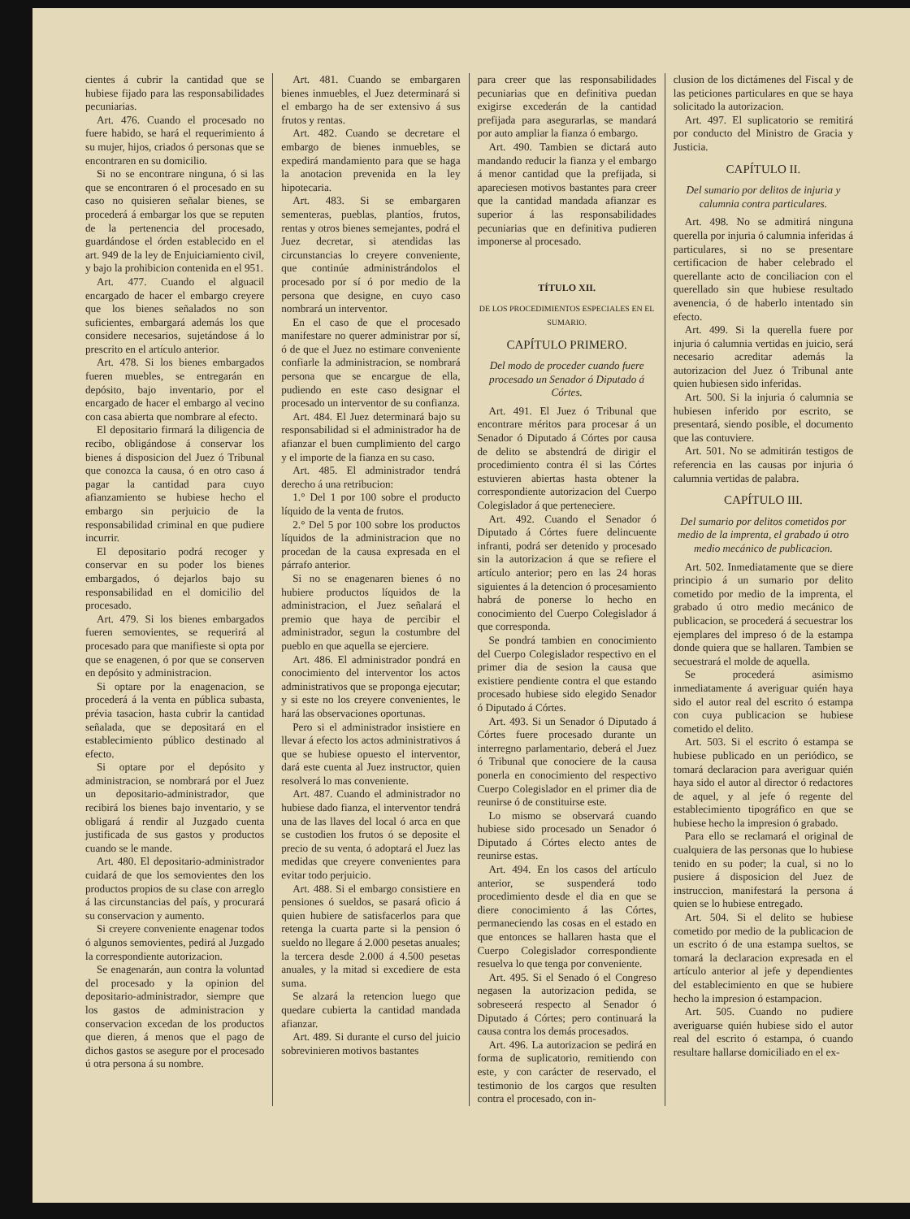cientes á cubrir la cantidad que se hubiese fijado para las responsabilidades pecuniarias.
Art. 476. Cuando el procesado no fuere habido, se hará el requerimiento á su mujer, hijos, criados ó personas que se encontraren en su domicilio.
Si no se encontrare ninguna, ó si las que se encontraren ó el procesado en su caso no quisieren señalar bienes, se procederá á embargar los que se reputen de la pertenencia del procesado, guardándose el órden establecido en el art. 949 de la ley de Enjuiciamiento civil, y bajo la prohibicion contenida en el 951.
Art. 477. Cuando el alguacil encargado de hacer el embargo creyere que los bienes señalados no son suficientes, embargará además los que considere necesarios, sujetándose á lo prescrito en el artículo anterior.
Art. 478. Si los bienes embargados fueren muebles, se entregarán en depósito, bajo inventario, por el encargado de hacer el embargo al vecino con casa abierta que nombrare al efecto.
El depositario firmará la diligencia de recibo, obligándose á conservar los bienes á disposicion del Juez ó Tribunal que conozca la causa, ó en otro caso á pagar la cantidad para cuyo afianzamiento se hubiese hecho el embargo sin perjuicio de la responsabilidad criminal en que pudiere incurrir.
El depositario podrá recoger y conservar en su poder los bienes embargados, ó dejarlos bajo su responsabilidad en el domicilio del procesado.
Art. 479. Si los bienes embargados fueren semovientes, se requerirá al procesado para que manifieste si opta por que se enagenen, ó por que se conserven en depósito y administracion.
Si optare por la enagenacion, se procederá á la venta en pública subasta, prévia tasacion, hasta cubrir la cantidad señalada, que se depositará en el establecimiento público destinado al efecto.
Si optare por el depósito y administracion, se nombrará por el Juez un depositario-administrador, que recibirá los bienes bajo inventario, y se obligará á rendir al Juzgado cuenta justificada de sus gastos y productos cuando se le mande.
Art. 480. El depositario-administrador cuidará de que los semovientes den los productos propios de su clase con arreglo á las circunstancias del país, y procurará su conservacion y aumento.
Si creyere conveniente enagenar todos ó algunos semovientes, pedirá al Juzgado la correspondiente autorizacion.
Se enagenarán, aun contra la voluntad del procesado y la opinion del depositario-administrador, siempre que los gastos de administracion y conservacion excedan de los productos que dieren, á menos que el pago de dichos gastos se asegure por el procesado ú otra persona á su nombre.
Art. 481. Cuando se embargaren bienes inmuebles, el Juez determinará si el embargo ha de ser extensivo á sus frutos y rentas.
Art. 482. Cuando se decretare el embargo de bienes inmuebles, se expedirá mandamiento para que se haga la anotacion prevenida en la ley hipotecaria.
Art. 483. Si se embargaren sementeras, pueblas, plantíos, frutos, rentas y otros bienes semejantes, podrá el Juez decretar, si atendidas las circunstancias lo creyere conveniente, que continúe administrándolos el procesado por sí ó por medio de la persona que designe, en cuyo caso nombrará un interventor.
En el caso de que el procesado manifestare no querer administrar por sí, ó de que el Juez no estimare conveniente confiarle la administracion, se nombrará persona que se encargue de ella, pudiendo en este caso designar el procesado un interventor de su confianza.
Art. 484. El Juez determinará bajo su responsabilidad si el administrador ha de afianzar el buen cumplimiento del cargo y el importe de la fianza en su caso.
Art. 485. El administrador tendrá derecho á una retribucion:
1.° Del 1 por 100 sobre el producto líquido de la venta de frutos.
2.° Del 5 por 100 sobre los productos líquidos de la administracion que no procedan de la causa expresada en el párrafo anterior.
Si no se enagenaren bienes ó no hubiere productos líquidos de la administracion, el Juez señalará el premio que haya de percibir el administrador, segun la costumbre del pueblo en que aquella se ejerciere.
Art. 486. El administrador pondrá en conocimiento del interventor los actos administrativos que se proponga ejecutar; y si este no los creyere convenientes, le hará las observaciones oportunas.
Pero si el administrador insistiere en llevar á efecto los actos administrativos á que se hubiese opuesto el interventor, dará este cuenta al Juez instructor, quien resolverá lo mas conveniente.
Art. 487. Cuando el administrador no hubiese dado fianza, el interventor tendrá una de las llaves del local ó arca en que se custodien los frutos ó se deposite el precio de su venta, ó adoptará el Juez las medidas que creyere convenientes para evitar todo perjuicio.
Art. 488. Si el embargo consistiere en pensiones ó sueldos, se pasará oficio á quien hubiere de satisfacerlos para que retenga la cuarta parte si la pension ó sueldo no llegare á 2.000 pesetas anuales; la tercera desde 2.000 á 4.500 pesetas anuales, y la mitad si excediere de esta suma.
Se alzará la retencion luego que quedare cubierta la cantidad mandada afianzar.
Art. 489. Si durante el curso del juicio sobrevinieren motivos bastantes
para creer que las responsabilidades pecuniarias que en definitiva puedan exigirse excederán de la cantidad prefijada para asegurarlas, se mandará por auto ampliar la fianza ó embargo.
Art. 490. Tambien se dictará auto mandando reducir la fianza y el embargo á menor cantidad que la prefijada, si apareciesen motivos bastantes para creer que la cantidad mandada afianzar es superior á las responsabilidades pecuniarias que en definitiva pudieren imponerse al procesado.
TÍTULO XII.
DE LOS PROCEDIMIENTOS ESPECIALES EN EL SUMARIO.
CAPÍTULO PRIMERO.
Del modo de proceder cuando fuere procesado un Senador ó Diputado á Córtes.
Art. 491. El Juez ó Tribunal que encontrare méritos para procesar á un Senador ó Diputado á Córtes por causa de delito se abstendrá de dirigir el procedimiento contra él si las Córtes estuvieren abiertas hasta obtener la correspondiente autorizacion del Cuerpo Colegislador á que perteneciere.
Art. 492. Cuando el Senador ó Diputado á Córtes fuere delincuente infranti, podrá ser detenido y procesado sin la autorizacion á que se refiere el artículo anterior; pero en las 24 horas siguientes á la detencion ó procesamiento habrá de ponerse lo hecho en conocimiento del Cuerpo Colegislador á que corresponda.
Se pondrá tambien en conocimiento del Cuerpo Colegislador respectivo en el primer dia de sesion la causa que existiere pendiente contra el que estando procesado hubiese sido elegido Senador ó Diputado á Córtes.
Art. 493. Si un Senador ó Diputado á Córtes fuere procesado durante un interregno parlamentario, deberá el Juez ó Tribunal que conociere de la causa ponerla en conocimiento del respectivo Cuerpo Colegislador en el primer dia de reunirse ó de constituirse este.
Lo mismo se observará cuando hubiese sido procesado un Senador ó Diputado á Córtes electo antes de reunirse estas.
Art. 494. En los casos del artículo anterior, se suspenderá todo procedimiento desde el dia en que se diere conocimiento á las Córtes, permaneciendo las cosas en el estado en que entonces se hallaren hasta que el Cuerpo Colegislador correspondiente resuelva lo que tenga por conveniente.
Art. 495. Si el Senado ó el Congreso negasen la autorizacion pedida, se sobreseerá respecto al Senador ó Diputado á Córtes; pero continuará la causa contra los demás procesados.
Art. 496. La autorizacion se pedirá en forma de suplicatorio, remitiendo con este, y con carácter de reservado, el testimonio de los cargos que resulten contra el procesado, con in-
clusion de los dictámenes del Fiscal y de las peticiones particulares en que se haya solicitado la autorizacion.
Art. 497. El suplicatorio se remitirá por conducto del Ministro de Gracia y Justicia.
CAPÍTULO II.
Del sumario por delitos de injuria y calumnia contra particulares.
Art. 498. No se admitirá ninguna querella por injuria ó calumnia inferidas á particulares, si no se presentare certificacion de haber celebrado el querellante acto de conciliacion con el querellado sin que hubiese resultado avenencia, ó de haberlo intentado sin efecto.
Art. 499. Si la querella fuere por injuria ó calumnia vertidas en juicio, será necesario acreditar además la autorizacion del Juez ó Tribunal ante quien hubiesen sido inferidas.
Art. 500. Si la injuria ó calumnia se hubiesen inferido por escrito, se presentará, siendo posible, el documento que las contuviere.
Art. 501. No se admitirán testigos de referencia en las causas por injuria ó calumnia vertidas de palabra.
CAPÍTULO III.
Del sumario por delitos cometidos por medio de la imprenta, el grabado ú otro medio mecánico de publicacion.
Art. 502. Inmediatamente que se diere principio á un sumario por delito cometido por medio de la imprenta, el grabado ú otro medio mecánico de publicacion, se procederá á secuestrar los ejemplares del impreso ó de la estampa donde quiera que se hallaren. Tambien se secuestrará el molde de aquella.
Se procederá asimismo inmediatamente á averiguar quién haya sido el autor real del escrito ó estampa con cuya publicacion se hubiese cometido el delito.
Art. 503. Si el escrito ó estampa se hubiese publicado en un periódico, se tomará declaracion para averiguar quién haya sido el autor al director ó redactores de aquel, y al jefe ó regente del establecimiento tipográfico en que se hubiese hecho la impresion ó grabado.
Para ello se reclamará el original de cualquiera de las personas que lo hubiese tenido en su poder; la cual, si no lo pusiere á disposicion del Juez de instruccion, manifestará la persona á quien se lo hubiese entregado.
Art. 504. Si el delito se hubiese cometido por medio de la publicacion de un escrito ó de una estampa sueltos, se tomará la declaracion expresada en el artículo anterior al jefe y dependientes del establecimiento en que se hubiere hecho la impresion ó estampacion.
Art. 505. Cuando no pudiere averiguarse quién hubiese sido el autor real del escrito ó estampa, ó cuando resultare hallarse domiciliado en el ex-